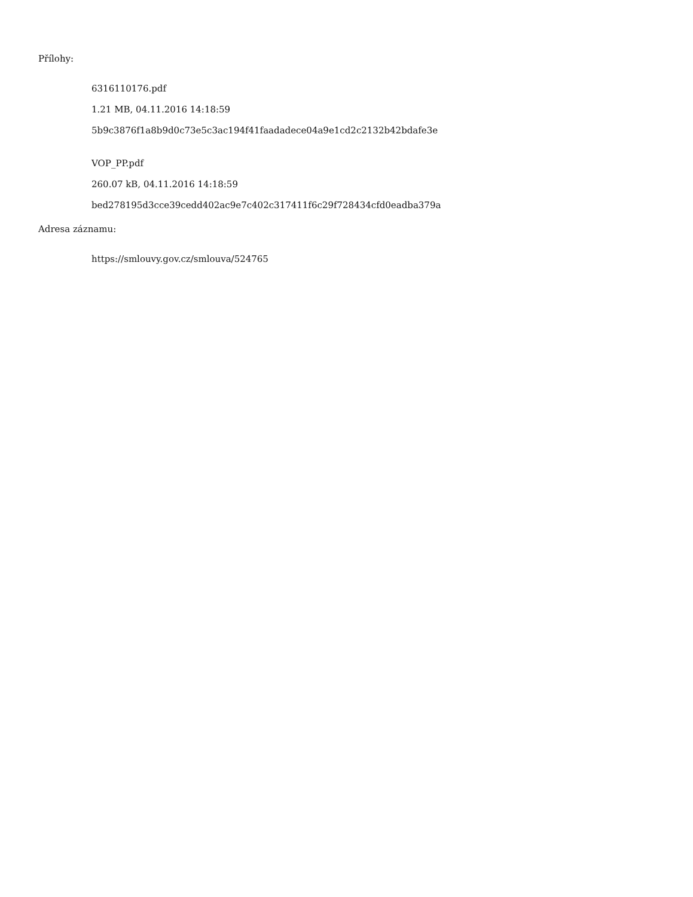Přílohy:
6316110176.pdf
1.21 MB, 04.11.2016 14:18:59
5b9c3876f1a8b9d0c73e5c3ac194f41faadadece04a9e1cd2c2132b42bdafe3e
VOP_PP.pdf
260.07 kB, 04.11.2016 14:18:59
bed278195d3cce39cedd402ac9e7c402c317411f6c29f728434cfd0eadba379a
Adresa záznamu:
https://smlouvy.gov.cz/smlouva/524765